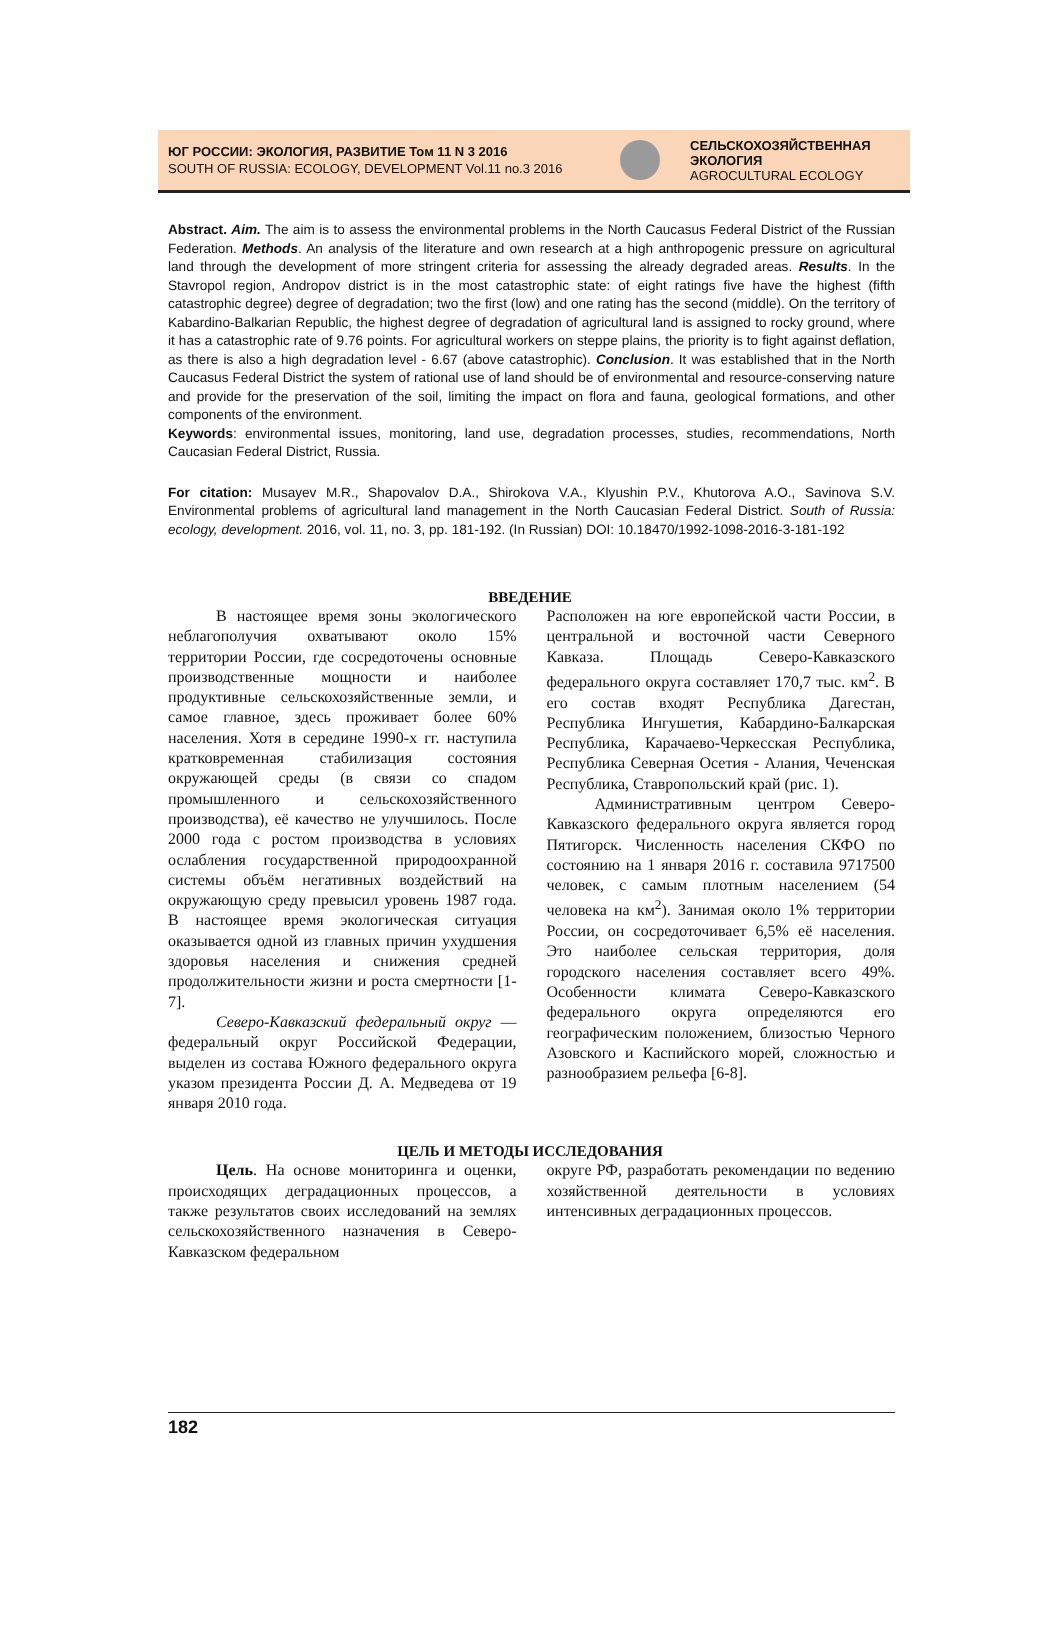ЮГ РОССИИ: ЭКОЛОГИЯ, РАЗВИТИЕ Том 11 N 3 2016
SOUTH OF RUSSIA: ECOLOGY, DEVELOPMENT Vol.11 no.3 2016
СЕЛЬСКОХОЗЯЙСТВЕННАЯ ЭКОЛОГИЯ
AGROCULTURAL ECOLOGY
Abstract. Aim. The aim is to assess the environmental problems in the North Caucasus Federal District of the Russian Federation. Methods. An analysis of the literature and own research at a high anthropogenic pressure on agricultural land through the development of more stringent criteria for assessing the already degraded areas. Results. In the Stavropol region, Andropov district is in the most catastrophic state: of eight ratings five have the highest (fifth catastrophic degree) degree of degradation; two the first (low) and one rating has the second (middle). On the territory of Kabardino-Balkarian Republic, the highest degree of degradation of agricultural land is assigned to rocky ground, where it has a catastrophic rate of 9.76 points. For agricultural workers on steppe plains, the priority is to fight against deflation, as there is also a high degradation level - 6.67 (above catastrophic). Conclusion. It was established that in the North Caucasus Federal District the system of rational use of land should be of environmental and resource-conserving nature and provide for the preservation of the soil, limiting the impact on flora and fauna, geological formations, and other components of the environment.
Keywords: environmental issues, monitoring, land use, degradation processes, studies, recommendations, North Caucasian Federal District, Russia.
For citation: Musayev M.R., Shapovalov D.A., Shirokova V.A., Klyushin P.V., Khutorova A.O., Savinova S.V. Environmental problems of agricultural land management in the North Caucasian Federal District. South of Russia: ecology, development. 2016, vol. 11, no. 3, pp. 181-192. (In Russian) DOI: 10.18470/1992-1098-2016-3-181-192
ВВЕДЕНИЕ
В настоящее время зоны экологического неблагополучия охватывают около 15% территории России, где сосредоточены основные производственные мощности и наиболее продуктивные сельскохозяйственные земли, и самое главное, здесь проживает более 60% населения. Хотя в середине 1990-х гг. наступила кратковременная стабилизация состояния окружающей среды (в связи со спадом промышленного и сельскохозяйственного производства), её качество не улучшилось. После 2000 года с ростом производства в условиях ослабления государственной природоохранной системы объём негативных воздействий на окружающую среду превысил уровень 1987 года. В настоящее время экологическая ситуация оказывается одной из главных причин ухудшения здоровья населения и снижения средней продолжительности жизни и роста смертности [1-7].
Северо-Кавказский федеральный округ — федеральный округ Российской Федерации, выделен из состава Южного федерального округа указом президента России Д. А. Медведева от 19 января 2010 года.
Расположен на юге европейской части России, в центральной и восточной части Северного Кавказа. Площадь Северо-Кавказского федерального округа составляет 170,7 тыс. км<sup>2</sup>. В его состав входят Республика Дагестан, Республика Ингушетия, Кабардино-Балкарская Республика, Карачаево-Черкесская Республика, Республика Северная Осетия - Алания, Чеченская Республика, Ставропольский край (рис. 1).
Административным центром Северо-Кавказского федерального округа является город Пятигорск. Численность населения СКФО по состоянию на 1 января 2016 г. составила 9717500 человек, с самым плотным населением (54 человека на км<sup>2</sup>). Занимая около 1% территории России, он сосредоточивает 6,5% её населения. Это наиболее сельская территория, доля городского населения составляет всего 49%. Особенности климата Северо-Кавказского федерального округа определяются его географическим положением, близостью Черного Азовского и Каспийского морей, сложностью и разнообразием рельефа [6-8].
ЦЕЛЬ И МЕТОДЫ ИССЛЕДОВАНИЯ
Цель. На основе мониторинга и оценки, происходящих деградационных процессов, а также результатов своих исследований на землях сельскохозяйственного назначения в Северо-Кавказском федеральном
округе РФ, разработать рекомендации по ведению хозяйственной деятельности в условиях интенсивных деградационных процессов.
182